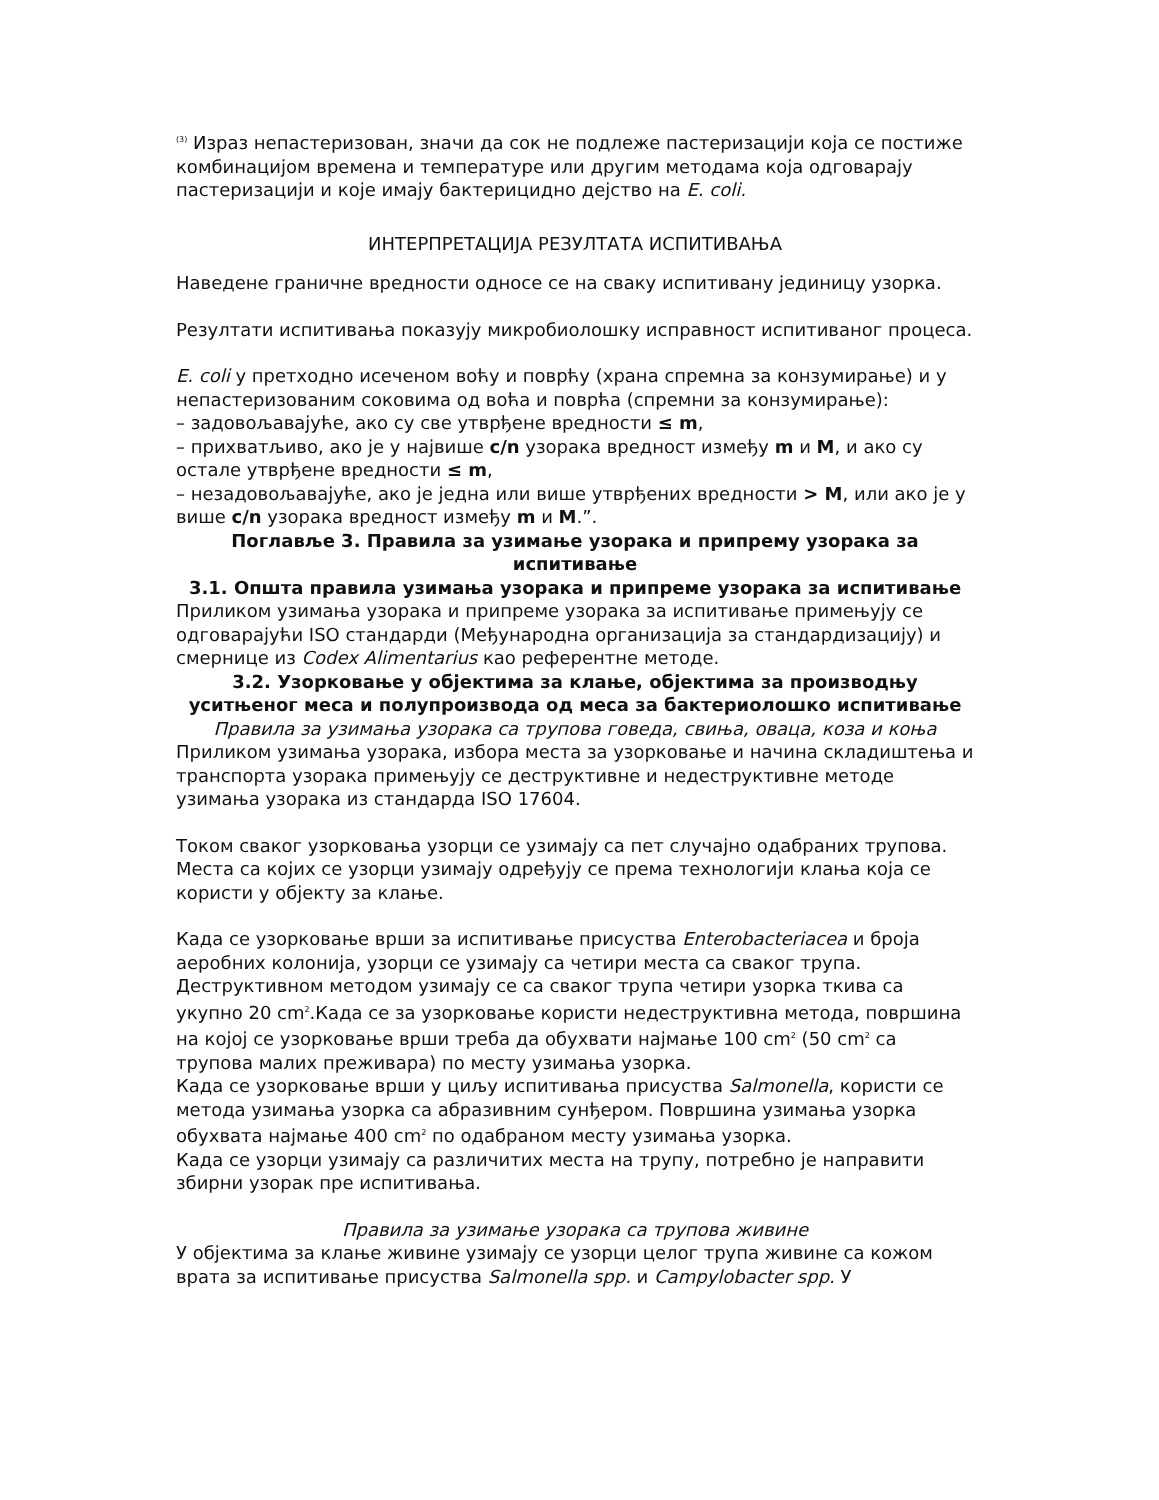<sup>(3)</sup> Израз непастеризован, значи да сок не подлеже пастеризацији која се постиже комбинацијом времена и температуре или другим методама која одговарају пастеризацији и које имају бактерицидно дејство на E. coli.
ИНТЕРПРЕТАЦИЈА РЕЗУЛТАТА ИСПИТИВАЊА
Наведене граничне вредности односе се на сваку испитивану јединицу узорка.
Резултати испитивања показују микробиолошку исправност испитиваног процеса.
E. coli у претходно исеченом воћу и поврћу (храна спремна за конзумирање) и у непастеризованим соковима од воћа и поврћа (спремни за конзумирање):
– задовољавајуће, ако су све утврђене вредности ≤ m,
– прихватљиво, ако је у највише c/n узорака вредност између m и M, и ако су остале утврђене вредности ≤ m,
– незадовољавајуће, ако је једна или више утврђених вредности > M, или ако је у више c/n узорака вредност између m и M.”.
Поглавље 3. Правила за узимање узорака и припрему узорака за испитивање
3.1. Општа правила узимања узорака и припреме узорака за испитивање
Приликом узимања узорака и припреме узорака за испитивање примењују се одговарајући ISO стандарди (Међународна организација за стандардизацију) и смернице из Codex Alimentarius као референтне методе.
3.2. Узорковање у објектима за клање, објектима за производњу уситњеног меса и полупроизвода од меса за бактериолошко испитивање
Правила за узимања узорака са трупова говеда, свиња, оваца, коза и коња
Приликом узимања узорака, избора места за узорковање и начина складиштења и транспорта узорака примењују се деструктивне и недеструктивне методе узимања узорака из стандарда ISO 17604.
Током сваког узорковања узорци се узимају са пет случајно одабраних трупова. Места са којих се узорци узимају одређују се према технологији клања која се користи у објекту за клање.
Када се узорковање врши за испитивање присуства Enterobacteriacea и броја аеробних колонија, узорци се узимају са четири места са сваког трупа. Деструктивном методом узимају се са сваког трупа четири узорка ткива са укупно 20 cm<sup>2</sup>.Када се за узорковање користи недеструктивна метода, површина на којој се узорковање врши треба да обухвати најмање 100 cm<sup>2</sup> (50 cm<sup>2</sup> са трупова малих преживара) по месту узимања узорка.
Када се узорковање врши у циљу испитивања присуства Salmonella, користи се метода узимања узорка са абразивним сунђером. Површина узимања узорка обухвата најмање 400 cm<sup>2</sup> по одабраном месту узимања узорка.
Када се узорци узимају са различитих места на трупу, потребно је направити збирни узорак пре испитивања.
Правила за узимање узорака са трупова живине
У објектима за клање живине узимају се узорци целог трупа живине са кожом врата за испитивање присуства Salmonella spp. и Campylobacter spp. У